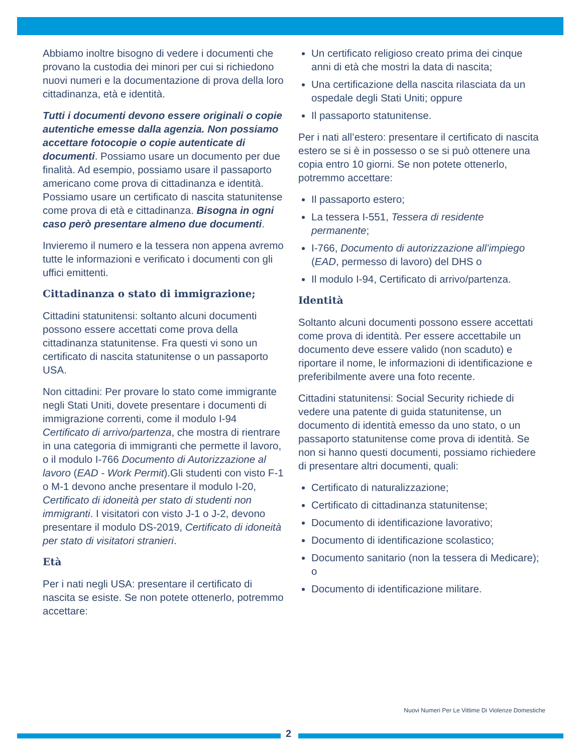Abbiamo inoltre bisogno di vedere i documenti che provano la custodia dei minori per cui si richiedono nuovi numeri e la documentazione di prova della loro cittadinanza, età e identità.
Tutti i documenti devono essere originali o copie autentiche emesse dalla agenzia. Non possiamo accettare fotocopie o copie autenticate di documenti. Possiamo usare un documento per due finalità. Ad esempio, possiamo usare il passaporto americano come prova di cittadinanza e identità. Possiamo usare un certificato di nascita statunitense come prova di età e cittadinanza. Bisogna in ogni caso però presentare almeno due documenti.
Invieremo il numero e la tessera non appena avremo tutte le informazioni e verificato i documenti con gli uffici emittenti.
Cittadinanza o stato di immigrazione;
Cittadini statunitensi: soltanto alcuni documenti possono essere accettati come prova della cittadinanza statunitense. Fra questi vi sono un certificato di nascita statunitense o un passaporto USA.
Non cittadini: Per provare lo stato come immigrante negli Stati Uniti, dovete presentare i documenti di immigrazione correnti, come il modulo I-94 Certificato di arrivo/partenza, che mostra di rientrare in una categoria di immigranti che permette il lavoro, o il modulo I-766 Documento di Autorizzazione al lavoro (EAD - Work Permit).Gli studenti con visto F-1 o M-1 devono anche presentare il modulo I-20, Certificato di idoneità per stato di studenti non immigranti. I visitatori con visto J-1 o J-2, devono presentare il modulo DS-2019, Certificato di idoneità per stato di visitatori stranieri.
Età
Per i nati negli USA: presentare il certificato di nascita se esiste. Se non potete ottenerlo, potremmo accettare:
Un certificato religioso creato prima dei cinque anni di età che mostri la data di nascita;
Una certificazione della nascita rilasciata da un ospedale degli Stati Uniti; oppure
Il passaporto statunitense.
Per i nati all’estero: presentare il certificato di nascita estero se si è in possesso o se si può ottenere una copia entro 10 giorni. Se non potete ottenerlo, potremmo accettare:
Il passaporto estero;
La tessera I-551, Tessera di residente permanente;
I-766, Documento di autorizzazione all’impiego (EAD, permesso di lavoro) del DHS o
Il modulo I-94, Certificato di arrivo/partenza.
Identità
Soltanto alcuni documenti possono essere accettati come prova di identità. Per essere accettabile un documento deve essere valido (non scaduto) e riportare il nome, le informazioni di identificazione e preferibilmente avere una foto recente.
Cittadini statunitensi: Social Security richiede di vedere una patente di guida statunitense, un documento di identità emesso da uno stato, o un passaporto statunitense come prova di identità. Se non si hanno questi documenti, possiamo richiedere di presentare altri documenti, quali:
Certificato di naturalizzazione;
Certificato di cittadinanza statunitense;
Documento di identificazione lavorativo;
Documento di identificazione scolastico;
Documento sanitario (non la tessera di Medicare); o
Documento di identificazione militare.
Nuovi Numeri Per Le Vittime Di Violenze Domestiche
2